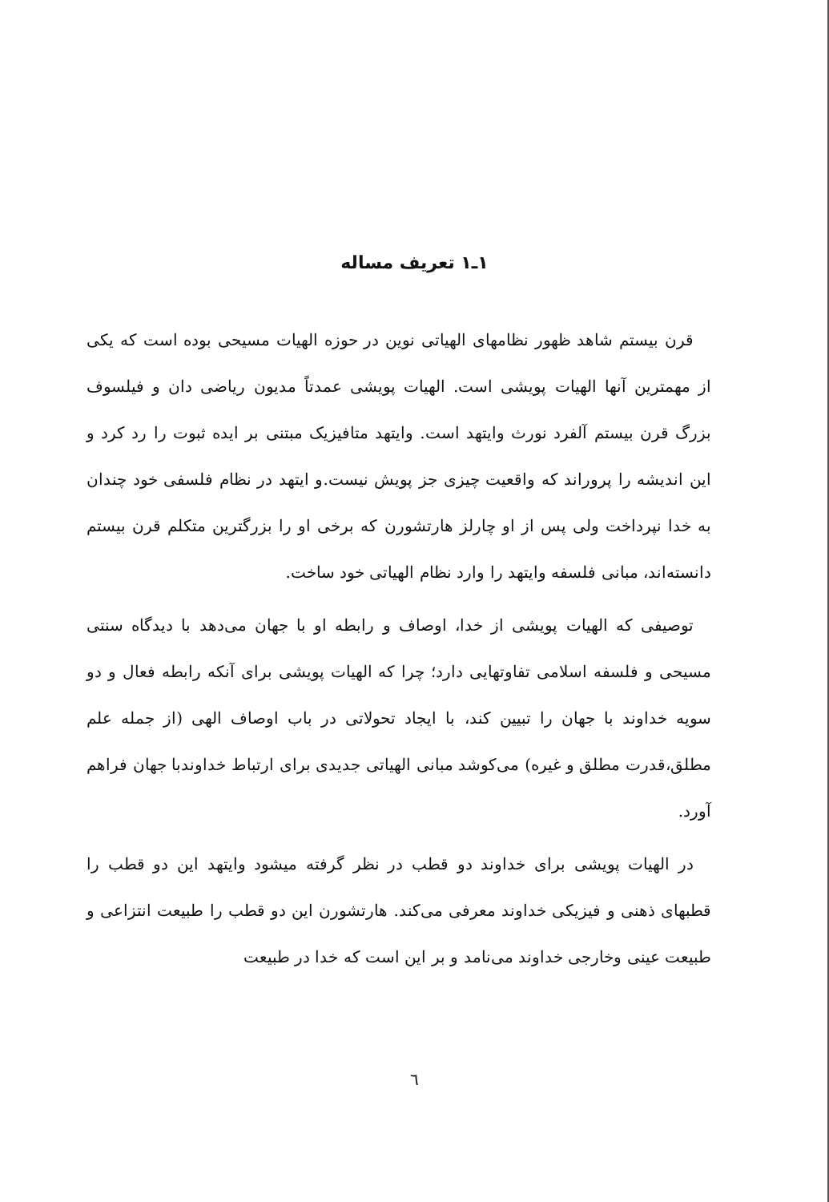۱ـ۱ تعریف مساله
قرن بیستم شاهد ظهور نظامهای الهیاتی نوین در حوزه الهیات مسیحی بوده است که یکی از مهمترین آنها الهیات پویشی است. الهیات پویشی عمدتاً مدیون ریاضی دان و فیلسوف بزرگ قرن بیستم آلفرد نورث وایتهد است. وایتهد متافیزیک مبتنی بر ایده ثبوت را رد کرد و این اندیشه را پروراند که واقعیت چیزی جز پویش نیست.و ایتهد در نظام فلسفی خود چندان به خدا نپرداخت ولی پس از او چارلز هارتشورن که برخی او را بزرگترین متکلم قرن بیستم دانسته‌اند، مبانی فلسفه وایتهد را وارد نظام الهیاتی خود ساخت.
توصیفی که الهیات پویشی از خدا، اوصاف و رابطه او با جهان می‌دهد با دیدگاه سنتی مسیحی و فلسفه اسلامی تفاوتهایی دارد؛ چرا که الهیات پویشی برای آنکه رابطه فعال و دو سویه خداوند با جهان را تبیین کند، با ایجاد تحولاتی در باب اوصاف الهی (از جمله علم مطلق،قدرت مطلق و غیره) می‌کوشد مبانی الهیاتی جدیدی برای ارتباط خداوندبا جهان فراهم آورد.
در الهیات پویشی برای خداوند دو قطب در نظر گرفته میشود وایتهد این دو قطب را قطبهای ذهنی و فیزیکی خداوند معرفی می‌کند. هارتشورن این دو قطب را طبیعت انتزاعی و طبیعت عینی وخارجی خداوند می‌نامد و بر این است که خدا در طبیعت
٦